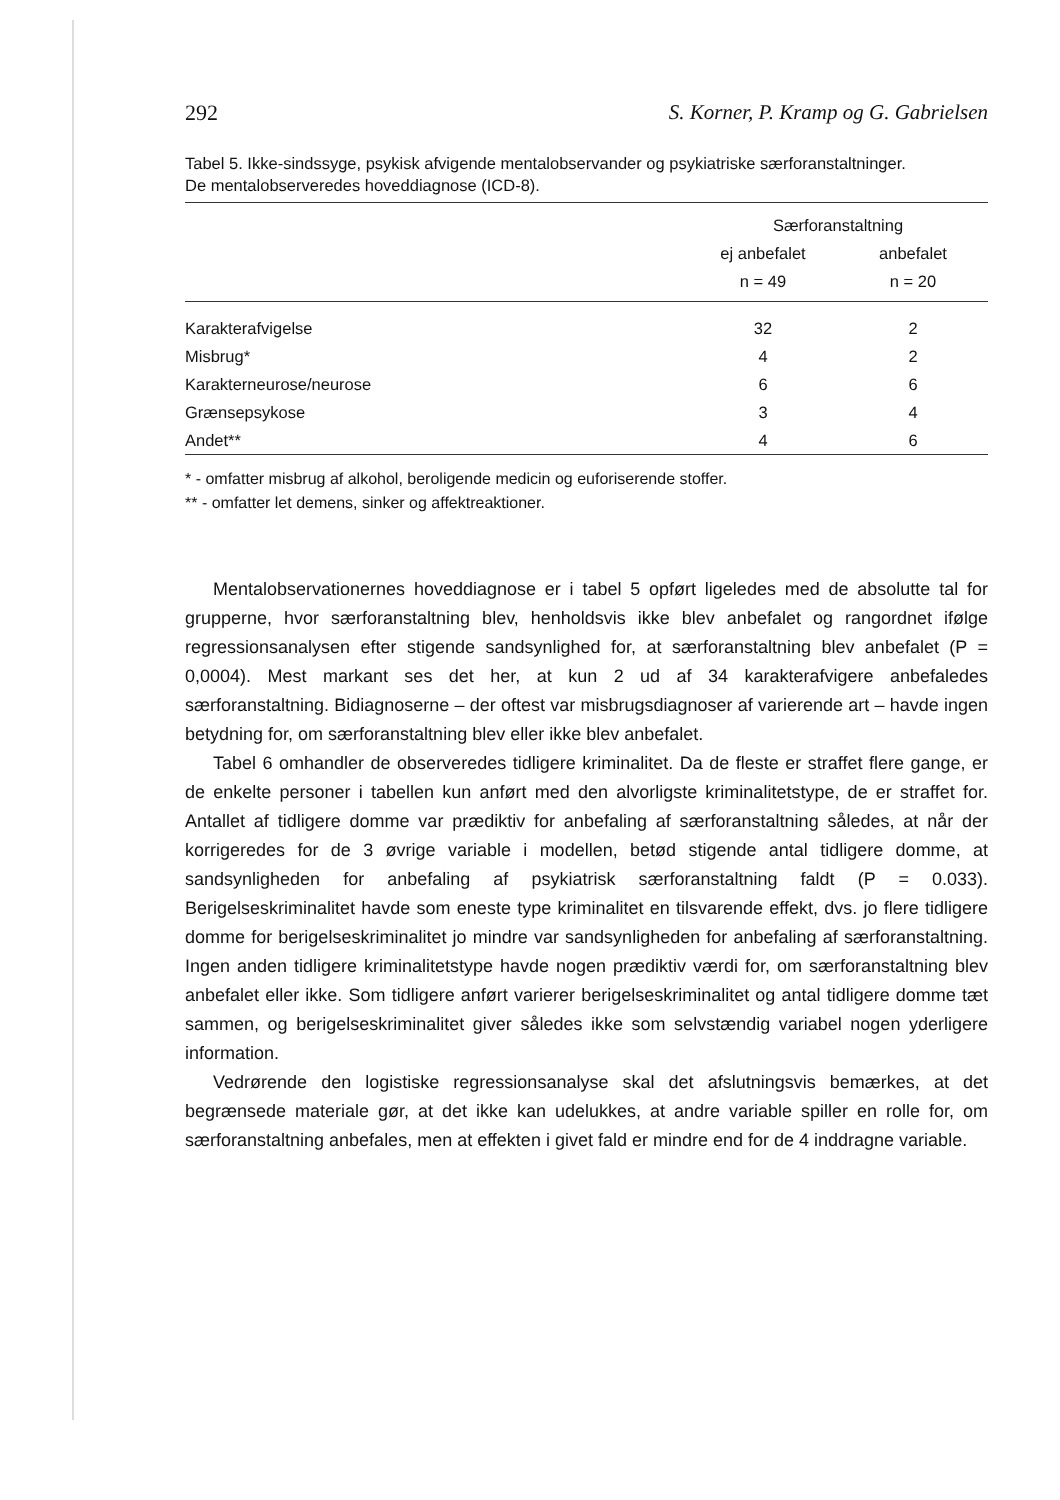292 S. Korner, P. Kramp og G. Gabrielsen
Tabel 5. Ikke-sindssyge, psykisk afvigende mentalobservander og psykiatriske særforanstaltninger.
De mentalobserveredes hoveddiagnose (ICD-8).
| | Særforanstaltning | |
| --- | --- | --- |
| | ej anbefalet | anbefalet |
| | n = 49 | n = 20 |
| Karakterafvigelse | 32 | 2 |
| Misbrug* | 4 | 2 |
| Karakterneurose/neurose | 6 | 6 |
| Grænsepsykose | 3 | 4 |
| Andet** | 4 | 6 |
* - omfatter misbrug af alkohol, beroligende medicin og euforiserende stoffer.
** - omfatter let demens, sinker og affektreaktioner.
Mentalobservationernes hoveddiagnose er i tabel 5 opført ligeledes med de absolutte tal for grupperne, hvor særforanstaltning blev, henholdsvis ikke blev anbefalet og rangordnet ifølge regressionsanalysen efter stigende sandsynlighed for, at særforanstaltning blev anbefalet (P = 0,0004). Mest markant ses det her, at kun 2 ud af 34 karakterafvigere anbefaledes særforanstaltning. Bidiagnoserne – der oftest var misbrugsdiagnoser af varierende art – havde ingen betydning for, om særforanstaltning blev eller ikke blev anbefalet.
Tabel 6 omhandler de observeredes tidligere kriminalitet. Da de fleste er straffet flere gange, er de enkelte personer i tabellen kun anført med den alvorligste kriminalitetstype, de er straffet for. Antallet af tidligere domme var prædiktiv for anbefaling af særforanstaltning således, at når der korrigeredes for de 3 øvrige variable i modellen, betød stigende antal tidligere domme, at sandsynligheden for anbefaling af psykiatrisk særforanstaltning faldt (P = 0.033). Berigelseskriminalitet havde som eneste type kriminalitet en tilsvarende effekt, dvs. jo flere tidligere domme for berigelseskriminalitet jo mindre var sandsynligheden for anbefaling af særforanstaltning. Ingen anden tidligere kriminalitetstype havde nogen prædiktiv værdi for, om særforanstaltning blev anbefalet eller ikke. Som tidligere anført varierer berigelseskriminalitet og antal tidligere domme tæt sammen, og berigelseskriminalitet giver således ikke som selvstændig variabel nogen yderligere information.
Vedrørende den logistiske regressionsanalyse skal det afslutningsvis bemærkes, at det begrænsede materiale gør, at det ikke kan udelukkes, at andre variable spiller en rolle for, om særforanstaltning anbefales, men at effekten i givet fald er mindre end for de 4 inddragne variable.